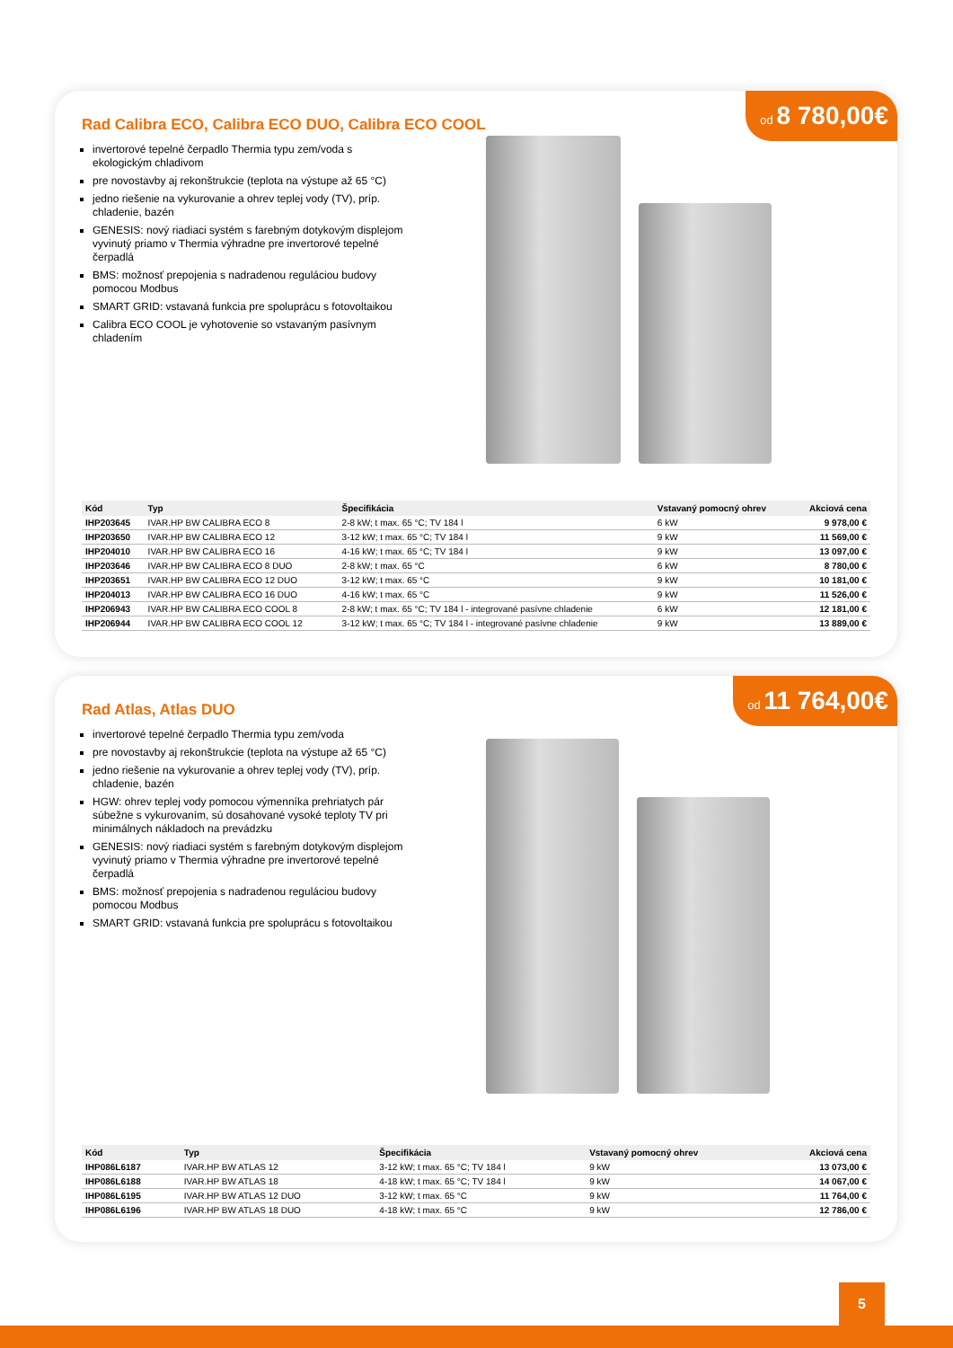Rad Calibra ECO, Calibra ECO DUO, Calibra ECO COOL
od 8 780,00€
invertorové tepelné čerpadlo Thermia typu zem/voda s ekologickým chladivom
pre novostavby aj rekonštrukcie (teplota na výstupe až 65 °C)
jedno riešenie na vykurovanie a ohrev teplej vody (TV), príp. chladenie, bazén
GENESIS: nový riadiaci systém s farebným dotykovým displejom vyvinutý priamo v Thermia výhradne pre invertorové tepelné čerpadlá
BMS: možnosť prepojenia s nadradenou reguláciou budovy pomocou Modbus
SMART GRID: vstavaná funkcia pre spoluprácu s fotovoltaikou
Calibra ECO COOL je vyhotovenie so vstavaným pasívnym chladením
| Kód | Typ | Špecifikácia | Vstavaný pomocný ohrev | Akciová cena |
| --- | --- | --- | --- | --- |
| IHP203645 | IVAR.HP BW CALIBRA ECO 8 | 2-8 kW; t max. 65 °C; TV 184 l | 6 kW | 9 978,00 € |
| IHP203650 | IVAR.HP BW CALIBRA ECO 12 | 3-12 kW; t max. 65 °C; TV 184 l | 9 kW | 11 569,00 € |
| IHP204010 | IVAR.HP BW CALIBRA ECO 16 | 4-16 kW; t max. 65 °C; TV 184 l | 9 kW | 13 097,00 € |
| IHP203646 | IVAR.HP BW CALIBRA ECO 8 DUO | 2-8 kW; t max. 65 °C | 6 kW | 8 780,00 € |
| IHP203651 | IVAR.HP BW CALIBRA ECO 12 DUO | 3-12 kW; t max. 65 °C | 9 kW | 10 181,00 € |
| IHP204013 | IVAR.HP BW CALIBRA ECO 16 DUO | 4-16 kW; t max. 65 °C | 9 kW | 11 526,00 € |
| IHP206943 | IVAR.HP BW CALIBRA ECO COOL 8 | 2-8 kW; t max. 65 °C; TV 184 l - integrované pasívne chladenie | 6 kW | 12 181,00 € |
| IHP206944 | IVAR.HP BW CALIBRA ECO COOL 12 | 3-12 kW; t max. 65 °C; TV 184 l - integrované pasívne chladenie | 9 kW | 13 889,00 € |
Rad Atlas, Atlas DUO
od 11 764,00€
invertorové tepelné čerpadlo Thermia typu zem/voda
pre novostavby aj rekonštrukcie (teplota na výstupe až 65 °C)
jedno riešenie na vykurovanie a ohrev teplej vody (TV), príp. chladenie, bazén
HGW: ohrev teplej vody pomocou výmenníka prehriatych pár súbežne s vykurovaním, sú dosahované vysoké teploty TV pri minimálnych nákladoch na prevádzku
GENESIS: nový riadiaci systém s farebným dotykovým displejom vyvinutý priamo v Thermia výhradne pre invertorové tepelné čerpadlá
BMS: možnosť prepojenia s nadradenou reguláciou budovy pomocou Modbus
SMART GRID: vstavaná funkcia pre spoluprácu s fotovoltaikou
| Kód | Typ | Špecifikácia | Vstavaný pomocný ohrev | Akciová cena |
| --- | --- | --- | --- | --- |
| IHP086L6187 | IVAR.HP BW ATLAS 12 | 3-12 kW; t max. 65 °C; TV 184 l | 9 kW | 13 073,00 € |
| IHP086L6188 | IVAR.HP BW ATLAS 18 | 4-18 kW; t max. 65 °C; TV 184 l | 9 kW | 14 067,00 € |
| IHP086L6195 | IVAR.HP BW ATLAS 12 DUO | 3-12 kW; t max. 65 °C | 9 kW | 11 764,00 € |
| IHP086L6196 | IVAR.HP BW ATLAS 18 DUO | 4-18 kW; t max. 65 °C | 9 kW | 12 786,00 € |
5